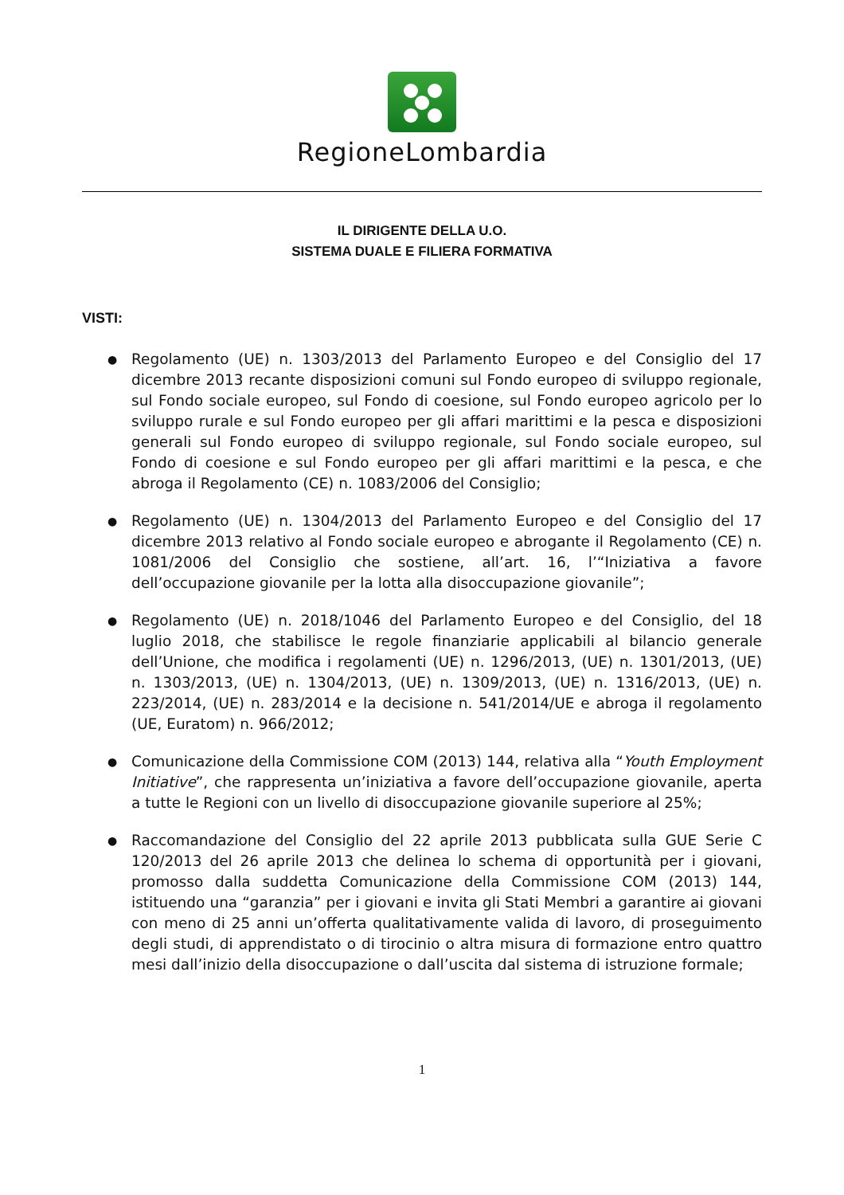RegioneLombardia
IL DIRIGENTE DELLA U.O.
SISTEMA DUALE E FILIERA FORMATIVA
VISTI:
● Regolamento (UE) n. 1303/2013 del Parlamento Europeo e del Consiglio del 17 dicembre 2013 recante disposizioni comuni sul Fondo europeo di sviluppo regionale, sul Fondo sociale europeo, sul Fondo di coesione, sul Fondo europeo agricolo per lo sviluppo rurale e sul Fondo europeo per gli affari marittimi e la pesca e disposizioni generali sul Fondo europeo di sviluppo regionale, sul Fondo sociale europeo, sul Fondo di coesione e sul Fondo europeo per gli affari marittimi e la pesca, e che abroga il Regolamento (CE) n. 1083/2006 del Consiglio;
● Regolamento (UE) n. 1304/2013 del Parlamento Europeo e del Consiglio del 17 dicembre 2013 relativo al Fondo sociale europeo e abrogante il Regolamento (CE) n. 1081/2006 del Consiglio che sostiene, all’art. 16, l’“Iniziativa a favore dell’occupazione giovanile per la lotta alla disoccupazione giovanile”;
● Regolamento (UE) n. 2018/1046 del Parlamento Europeo e del Consiglio, del 18 luglio 2018, che stabilisce le regole finanziarie applicabili al bilancio generale dell’Unione, che modifica i regolamenti (UE) n. 1296/2013, (UE) n. 1301/2013, (UE) n. 1303/2013, (UE) n. 1304/2013, (UE) n. 1309/2013, (UE) n. 1316/2013, (UE) n. 223/2014, (UE) n. 283/2014 e la decisione n. 541/2014/UE e abroga il regolamento (UE, Euratom) n. 966/2012;
● Comunicazione della Commissione COM (2013) 144, relativa alla “Youth Employment Initiative”, che rappresenta un’iniziativa a favore dell’occupazione giovanile, aperta a tutte le Regioni con un livello di disoccupazione giovanile superiore al 25%;
● Raccomandazione del Consiglio del 22 aprile 2013 pubblicata sulla GUE Serie C 120/2013 del 26 aprile 2013 che delinea lo schema di opportunità per i giovani, promosso dalla suddetta Comunicazione della Commissione COM (2013) 144, istituendo una “garanzia” per i giovani e invita gli Stati Membri a garantire ai giovani con meno di 25 anni un’offerta qualitativamente valida di lavoro, di proseguimento degli studi, di apprendistato o di tirocinio o altra misura di formazione entro quattro mesi dall’inizio della disoccupazione o dall’uscita dal sistema di istruzione formale;
1